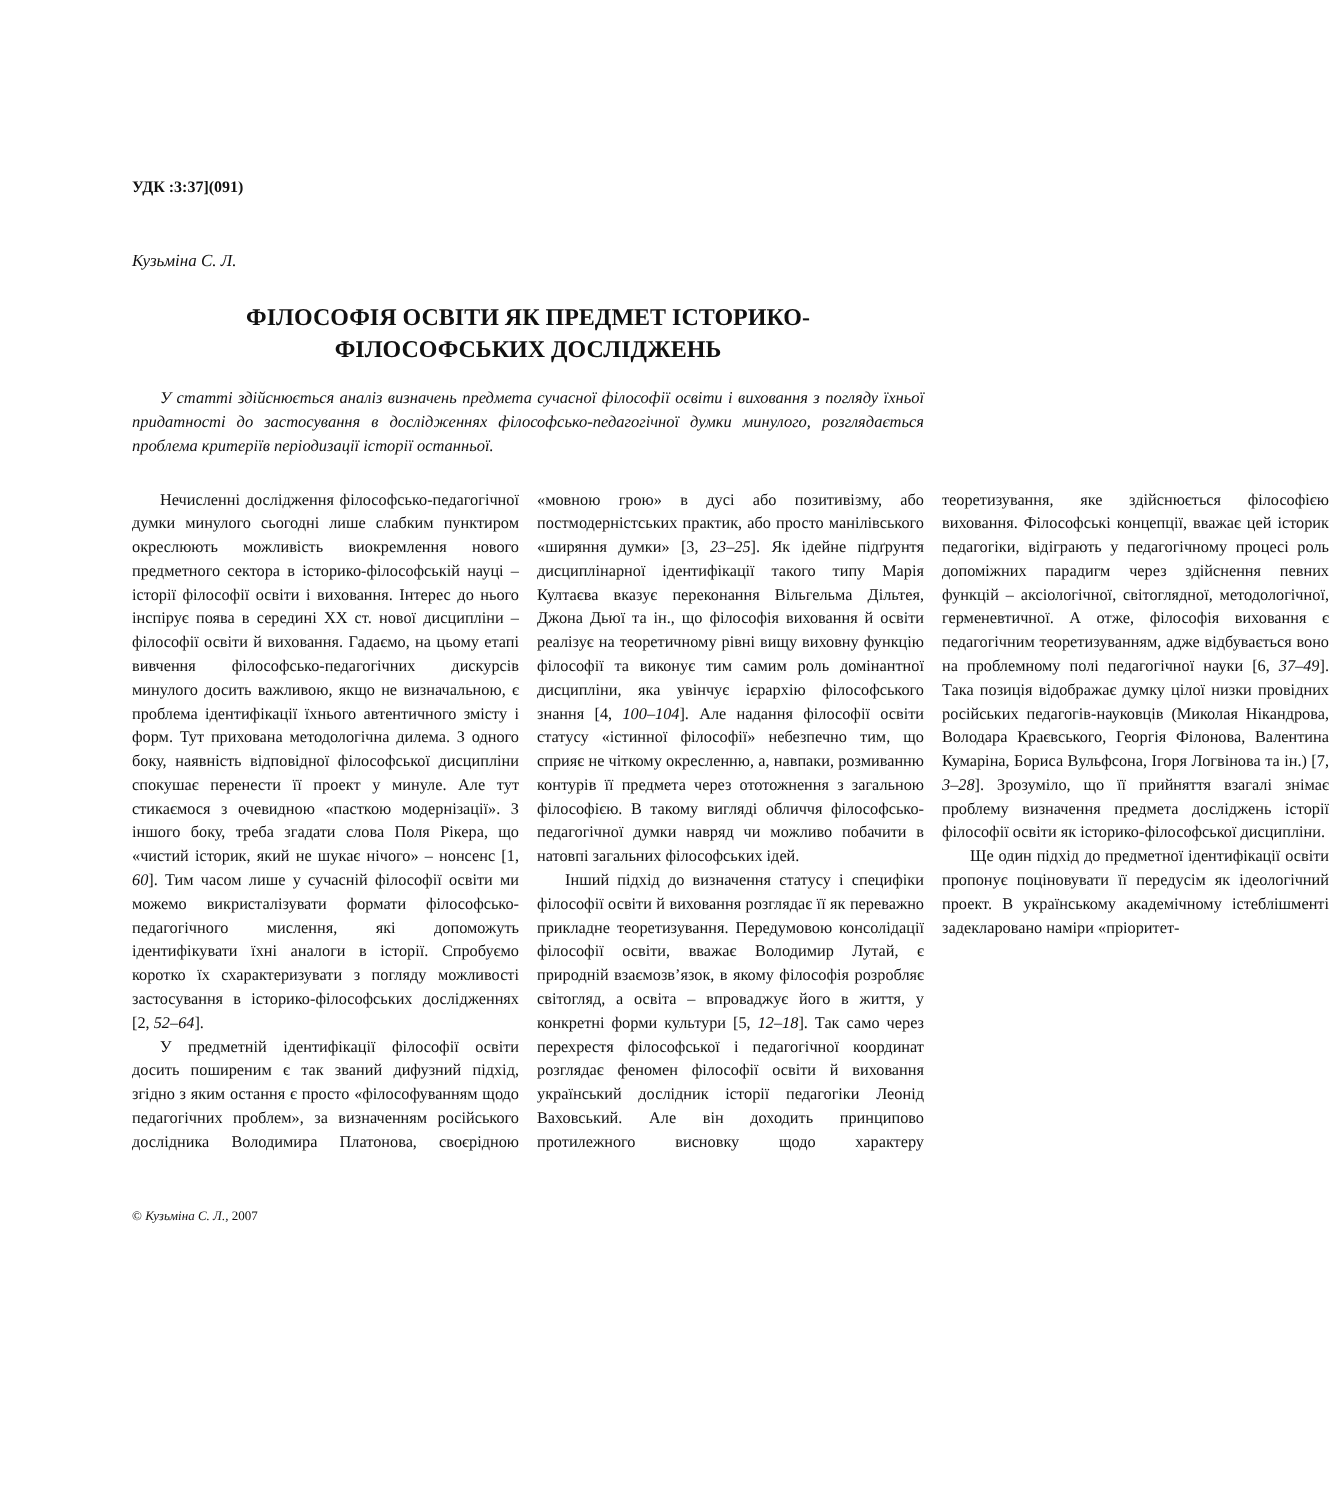УДК :3:37](091)
Кузьміна С. Л.
ФІЛОСОФІЯ ОСВІТИ ЯК ПРЕДМЕТ ІСТОРИКО-
ФІЛОСОФСЬКИХ ДОСЛІДЖЕНЬ
У статті здійснюється аналіз визначень предмета сучасної філософії освіти і виховання з погляду їхньої придатності до застосування в дослідженнях філософсько-педагогічної думки минулого, розглядається проблема критеріїв періодизації історії останньої.
Нечисленні дослідження філософсько-педагогічної думки минулого сьогодні лише слабким пунктиром окреслюють можливість виокремлення нового предметного сектора в історико-філософській науці – історії філософії освіти і виховання. Інтерес до нього інспірує поява в середині XX ст. нової дисципліни – філософії освіти й виховання. Гадаємо, на цьому етапі вивчення філософсько-педагогічних дискурсів минулого досить важливою, якщо не визначальною, є проблема ідентифікації їхнього автентичного змісту і форм. Тут прихована методологічна дилема. З одного боку, наявність відповідної філософської дисципліни спокушає перенести її проект у минуле. Але тут стикаємося з очевидною «пасткою модернізації». З іншого боку, треба згадати слова Поля Рікера, що «чистий історик, який не шукає нічого» – нонсенс [1, 60]. Тим часом лише у сучасній філософії освіти ми можемо викристалізувати формати філософсько-педагогічного мислення, які допоможуть ідентифікувати їхні аналоги в історії. Спробуємо коротко їх схарактеризувати з погляду можливості застосування в історико-філософських дослідженнях [2, 52–64].
У предметній ідентифікації філософії освіти досить поширеним є так званий дифузний підхід, згідно з яким остання є просто «філософуванням щодо педагогічних проблем», за визначенням російського дослідника Володимира Платонова, своєрідною «мовною грою» в дусі або позитивізму, або постмодерністських практик, або просто манілівського «ширяння думки» [3, 23–25]. Як ідейне підґрунтя дисциплінарної ідентифікації такого типу Марія Култаєва вказує переконання Вільгельма Дільтея, Джона Дьюї та ін., що філософія виховання й освіти реалізує на теоретичному рівні вищу виховну функцію філософії та виконує тим самим роль домінантної дисципліни, яка увінчує ієрархію філософського знання [4, 100–104]. Але надання філософії освіти статусу «істинної філософії» небезпечно тим, що сприяє не чіткому окресленню, а, навпаки, розмиванню контурів її предмета через ототожнення з загальною філософією. В такому вигляді обличчя філософсько-педагогічної думки навряд чи можливо побачити в натовпі загальних філософських ідей.
Інший підхід до визначення статусу і специфіки філософії освіти й виховання розглядає її як переважно прикладне теоретизування. Передумовою консолідації філософії освіти, вважає Володимир Лутай, є природній взаємозв’язок, в якому філософія розробляє світогляд, а освіта – впроваджує його в життя, у конкретні форми культури [5, 12–18]. Так само через перехрестя філософської і педагогічної координат розглядає феномен філософії освіти й виховання український дослідник історії педагогіки Леонід Ваховський. Але він доходить принципово протилежного висновку щодо характеру теоретизування, яке здійснюється філософією виховання. Філософські концепції, вважає цей історик педагогіки, відіграють у педагогічному процесі роль допоміжних парадигм через здійснення певних функцій – аксіологічної, світоглядної, методологічної, герменевтичної. А отже, філософія виховання є педагогічним теоретизуванням, адже відбувається воно на проблемному полі педагогічної науки [6, 37–49]. Така позиція відображає думку цілої низки провідних російських педагогів-науковців (Миколая Нікандрова, Володара Краєвського, Георгія Філонова, Валентина Кумаріна, Бориса Вульфсона, Ігоря Логвінова та ін.) [7, 3–28]. Зрозуміло, що її прийняття взагалі знімає проблему визначення предмета досліджень історії філософії освіти як історико-філософської дисципліни.
Ще один підхід до предметної ідентифікації освіти пропонує поціновувати її передусім як ідеологічний проект. В українському академічному істеблішменті задекларовано наміри «пріоритет-
© Кузьміна С. Л., 2007